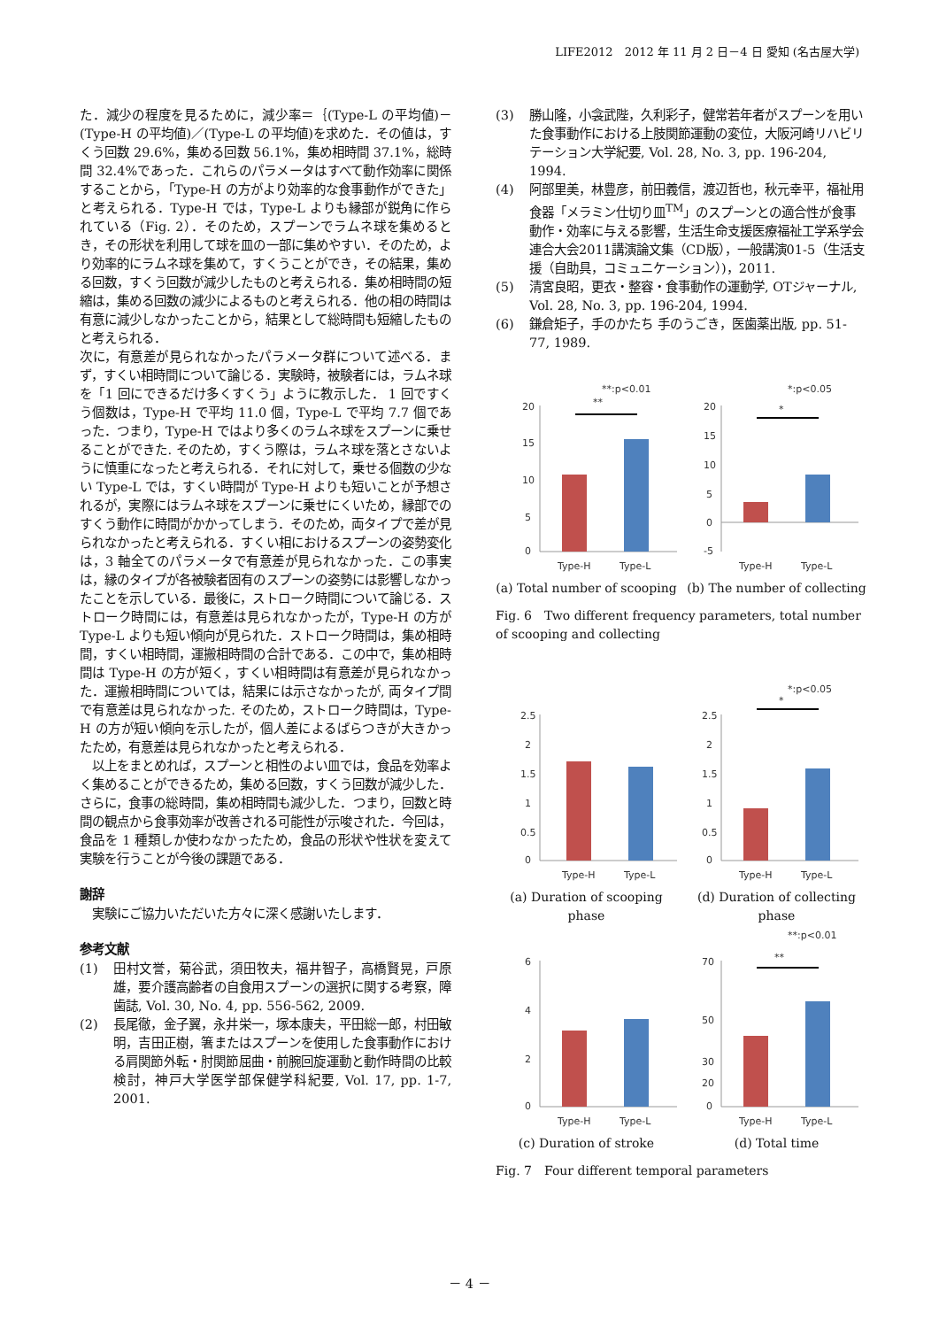LIFE2012　2012 年 11 月 2 日－4 日 愛知 (名古屋大学)
た．減少の程度を見るために，減少率＝｛(Type-L の平均値)－(Type-H の平均値)／(Type-L の平均値)を求めた．その値は，すくう回数 29.6%，集める回数 56.1%，集め相時間 37.1%，総時間 32.4%であった．これらのパラメータはすべて動作効率に関係することから，「Type-H の方がより効率的な食事動作ができた」と考えられる．Type-H では，Type-L よりも縁部が鋭角に作られている（Fig. 2）．そのため，スプーンでラムネ球を集めるとき，その形状を利用して球を皿の一部に集めやすい．そのため，より効率的にラムネ球を集めて，すくうことができ，その結果，集める回数，すくう回数が減少したものと考えられる．集め相時間の短縮は，集める回数の減少によるものと考えられる．他の相の時間は有意に減少しなかったことから，結果として総時間も短縮したものと考えられる．
次に，有意差が見られなかったパラメータ群について述べる．まず，すくい相時間について論じる．実験時，被験者には，ラムネ球を「1 回にできるだけ多くすくう」ように教示した． 1 回ですくう個数は，Type-H で平均 11.0 個，Type-L で平均 7.7 個であった．つまり，Type-H ではより多くのラムネ球をスプーンに乗せることができた. そのため，すくう際は，ラムネ球を落とさないように慎重になったと考えられる．それに対して，乗せる個数の少ない Type-L では，すくい時間が Type-H よりも短いことが予想されるが，実際にはラムネ球をスプーンに乗せにくいため，縁部でのすくう動作に時間がかかってしまう．そのため，両タイプで差が見られなかったと考えられる．すくい相におけるスプーンの姿勢変化は，3 軸全てのパラメータで有意差が見られなかった．この事実は，縁のタイプが各被験者固有のスプーンの姿勢には影響しなかったことを示している．最後に，ストローク時間について論じる．ストローク時間には，有意差は見られなかったが，Type-H の方が Type-L よりも短い傾向が見られた．ストローク時間は，集め相時間，すくい相時間，運搬相時間の合計である．この中で，集め相時間は Type-H の方が短く，すくい相時間は有意差が見られなかった．運搬相時間については，結果には示さなかったが, 両タイプ間で有意差は見られなかった. そのため，ストローク時間は，Type-H の方が短い傾向を示したが，個人差によるばらつきが大きかったため，有意差は見られなかったと考えられる．
　以上をまとめれば，スプーンと相性のよい皿では，食品を効率よく集めることができるため，集める回数，すくう回数が減少した．さらに，食事の総時間，集め相時間も減少した．つまり，回数と時間の観点から食事効率が改善される可能性が示唆された．今回は，食品を 1 種類しか使わなかったため，食品の形状や性状を変えて実験を行うことが今後の課題である．
謝辞
　実験にご協力いただいた方々に深く感謝いたします．
参考文献
(1) 田村文誉，菊谷武，須田牧夫，福井智子，高橋賢晃，戸原雄，要介護高齢者の自食用スプーンの選択に関する考察，障歯誌, Vol. 30, No. 4, pp. 556-562, 2009.
(2) 長尾徹，金子翼，永井栄一，塚本康夫，平田総一郎，村田敏明，吉田正樹，箸またはスプーンを使用した食事動作における肩関節外転・肘関節屈曲・前腕回旋運動と動作時間の比較検討，神戸大学医学部保健学科紀要, Vol. 17, pp. 1-7, 2001.
(3) 勝山隆，小衾武陛，久利彩子，健常若年者がスプーンを用いた食事動作における上肢関節運動の変位，大阪河崎リハビリテーション大学紀要, Vol. 28, No. 3, pp. 196-204, 1994.
(4) 阿部里美，林豊彦，前田義信，渡辺哲也，秋元幸平，福祉用食器「メラミン仕切り皿<sup>TM</sup>」のスプーンとの適合性が食事動作・効率に与える影響，生活生命支援医療福祉工学系学会連合大会2011講演論文集（CD版），一般講演01-5（生活支援（自助具，コミュニケーション）)，2011.
(5) 清宮良昭，更衣・整容・食事動作の運動学, OTジャーナル, Vol. 28, No. 3, pp. 196-204, 1994.
(6) 鎌倉矩子，手のかたち 手のうごき，医歯薬出版, pp. 51-77, 1989.
**:p<0.01
*:p<0.05
20
15
10
5
0
**
Type-H
Type-L
20
15
10
5
0
-5
*
Type-H
Type-L
(a) Total number of scooping
(b) The number of collecting
Fig. 6　Two different frequency parameters, total number of scooping and collecting
*:p<0.05
2.5
2
1.5
1
0.5
0
Type-H
Type-L
2.5
2
1.5
1
0.5
0
*
Type-H
Type-L
(a) Duration of scooping phase
(d) Duration of collecting phase
**:p<0.01
6
4
2
0
Type-H
Type-L
70
50
30
20
0
**
Type-H
Type-L
(c) Duration of stroke (d) Total time
Fig. 7　Four different temporal parameters
－ 4 －